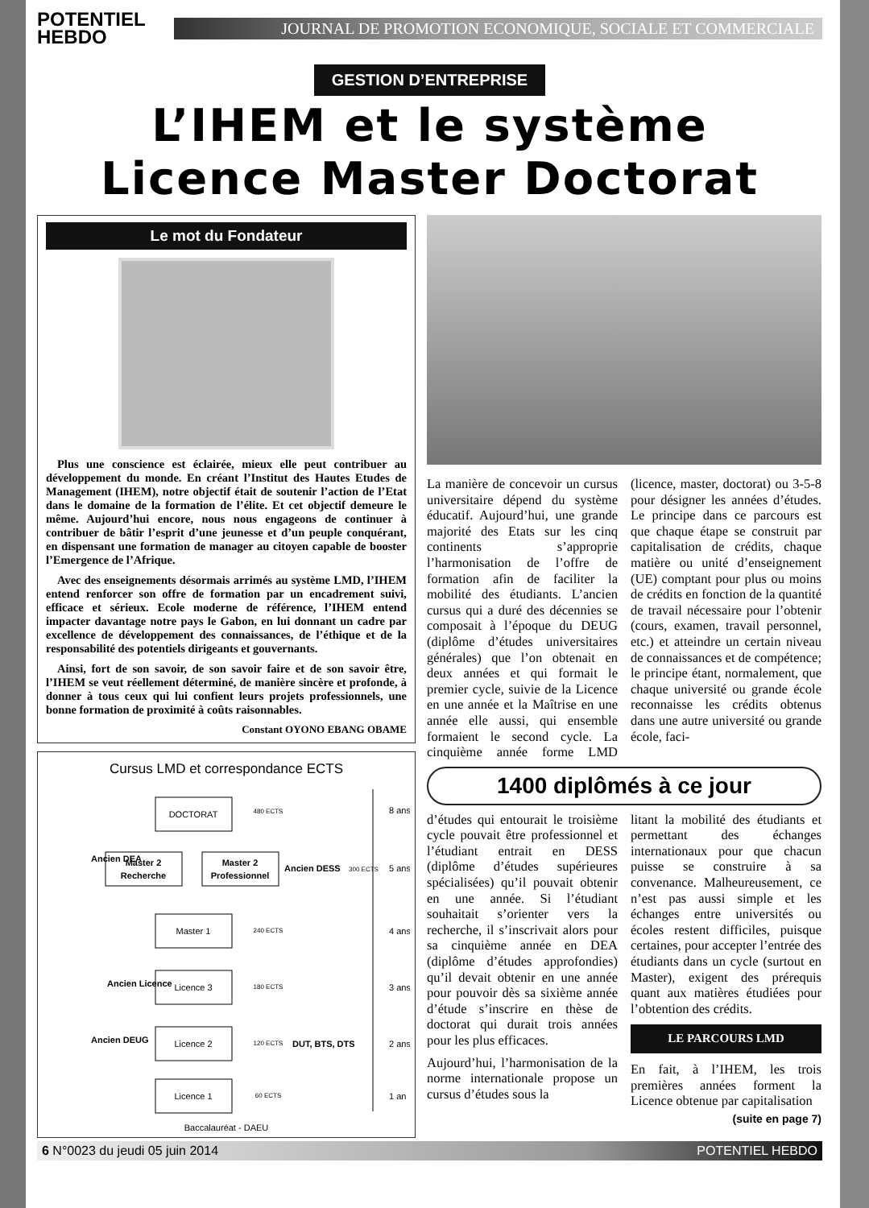POTENTIEL
HEBDO
JOURNAL DE PROMOTION ECONOMIQUE, SOCIALE ET COMMERCIALE
GESTION D’ENTREPRISE
L’IHEM et le système
Licence Master Doctorat
Le mot du Fondateur
Plus une conscience est éclairée, mieux elle peut contribuer au développement du monde. En créant l’Institut des Hautes Etudes de Management (IHEM), notre objectif était de soutenir l’action de l’Etat dans le domaine de la formation de l’élite. Et cet objectif demeure le même. Aujourd’hui encore, nous nous engageons de continuer à contribuer de bâtir l’esprit d’une jeunesse et d’un peuple conquérant, en dispensant une formation de manager au citoyen capable de booster l’Emergence de l’Afrique.
Avec des enseignements désormais arrimés au système LMD, l’IHEM entend renforcer son offre de formation par un encadrement suivi, efficace et sérieux. Ecole moderne de référence, l’IHEM entend impacter davantage notre pays le Gabon, en lui donnant un cadre par excellence de développement des connaissances, de l’éthique et de la responsabilité des potentiels dirigeants et gouvernants.
Ainsi, fort de son savoir, de son savoir faire et de son savoir être, l’IHEM se veut réellement déterminé, de manière sincère et profonde, à donner à tous ceux qui lui confient leurs projets professionnels, une bonne formation de proximité à coûts raisonnables.
Constant OYONO EBANG OBAME
Cursus LMD et correspondance ECTS
DOCTORAT
480 ECTS
8 ans
Ancien DEA
Master 2
Recherche
Master 2
Professionnel
Ancien DESS
300 ECTS
5 ans
Master 1
240 ECTS
4 ans
Ancien Licence
Licence 3
180 ECTS
3 ans
Ancien DEUG
Licence 2
120 ECTS
DUT, BTS, DTS
2 ans
Licence 1
60 ECTS
1 an
Baccalauréat - DAEU
La manière de concevoir un cursus universitaire dépend du système éducatif. Aujourd’hui, une grande majorité des Etats sur les cinq continents s’approprie l’harmonisation de l’offre de formation afin de faciliter la mobilité des étudiants. L’ancien cursus qui a duré des décennies se composait à l’époque du DEUG (diplôme d’études universitaires générales) que l’on obtenait en deux années et qui formait le premier cycle, suivie de la Licence en une année et la Maîtrise en une année elle aussi, qui ensemble formaient le second cycle. La cinquième année forme LMD (licence, master, doctorat) ou 3-5-8 pour désigner les années d’études. Le principe dans ce parcours est que chaque étape se construit par capitalisation de crédits, chaque matière ou unité d’enseignement (UE) comptant pour plus ou moins de crédits en fonction de la quantité de travail nécessaire pour l’obtenir (cours, examen, travail personnel, etc.) et atteindre un certain niveau de connaissances et de compétence; le principe étant, normalement, que chaque université ou grande école reconnaisse les crédits obtenus dans une autre université ou grande école, faci-
1400 diplômés à ce jour
d’études qui entourait le troisième cycle pouvait être professionnel et l’étudiant entrait en DESS (diplôme d’études supérieures spécialisées) qu’il pouvait obtenir en une année. Si l’étudiant souhaitait s’orienter vers la recherche, il s’inscrivait alors pour sa cinquième année en DEA (diplôme d’études approfondies) qu’il devait obtenir en une année pour pouvoir dès sa sixième année d’étude s’inscrire en thèse de doctorat qui durait trois années pour les plus efficaces.
Aujourd’hui, l’harmonisation de la norme internationale propose un cursus d’études sous la
litant la mobilité des étudiants et permettant des échanges internationaux pour que chacun puisse se construire à sa convenance. Malheureusement, ce n’est pas aussi simple et les échanges entre universités ou écoles restent difficiles, puisque certaines, pour accepter l’entrée des étudiants dans un cycle (surtout en Master), exigent des prérequis quant aux matières étudiées pour l’obtention des crédits.
LE PARCOURS LMD
En fait, à l’IHEM, les trois premières années forment la Licence obtenue par capitalisation
(suite en page 7)
6 N°0023 du jeudi 05 juin 2014 POTENTIEL HEBDO